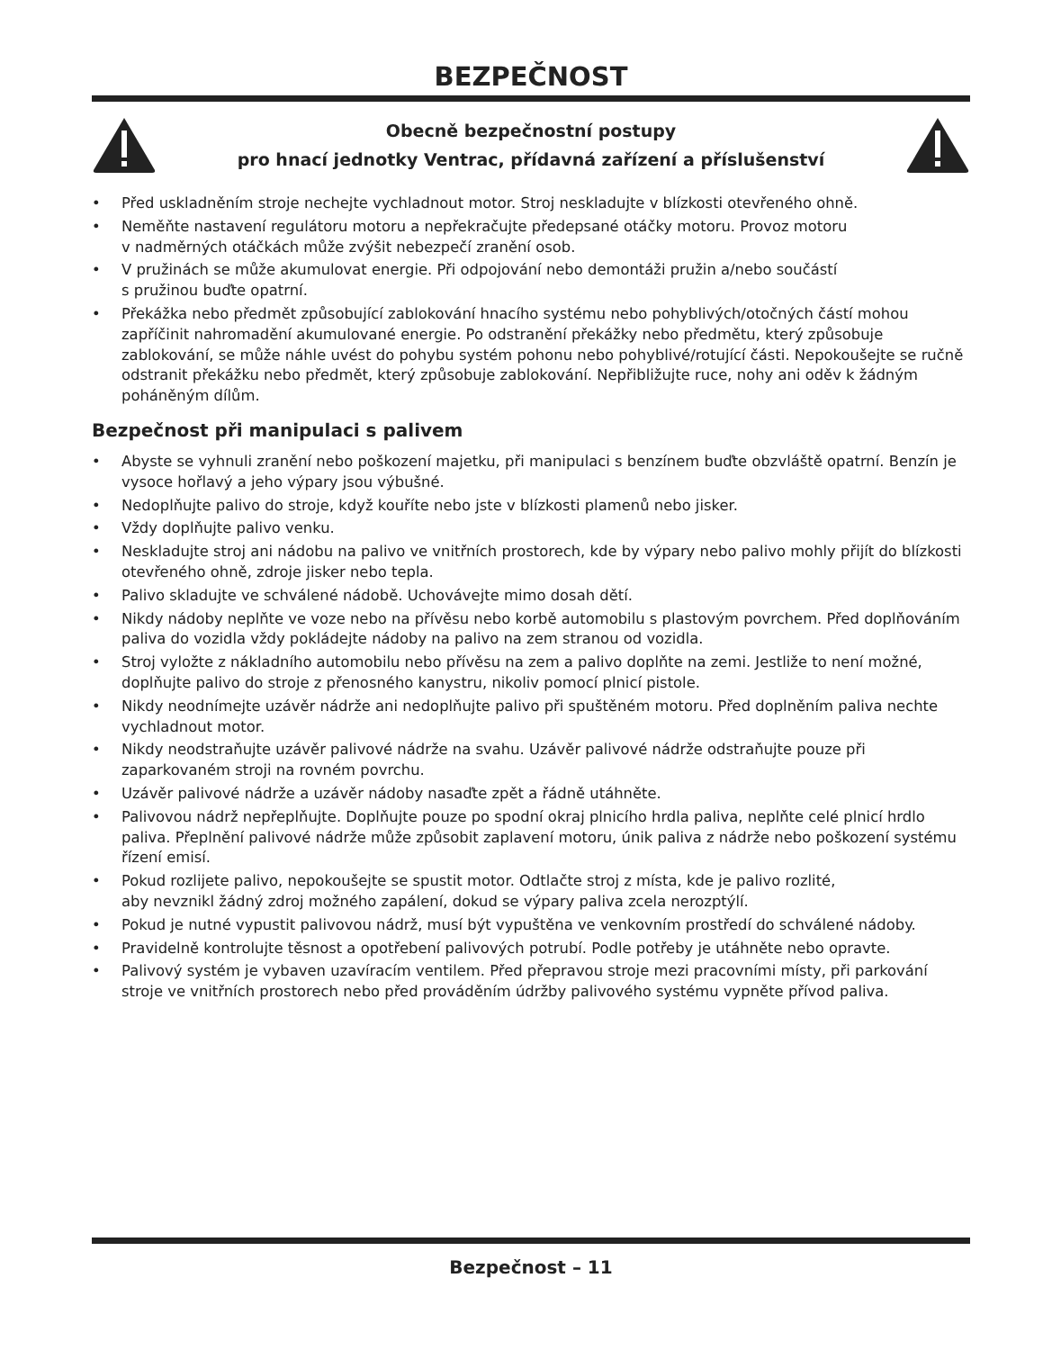BEZPEČNOST
Obecně bezpečnostní postupy
pro hnací jednotky Ventrac, přídavná zařízení a příslušenství
• Před uskladněním stroje nechejte vychladnout motor. Stroj neskladujte v blízkosti otevřeného ohně.
• Neměňte nastavení regulátoru motoru a nepřekračujte předepsané otáčky motoru. Provoz motoru
v nadměrných otáčkách může zvýšit nebezpečí zranění osob.
• V pružinách se může akumulovat energie. Při odpojování nebo demontáži pružin a/nebo součástí
s pružinou buďte opatrní.
• Překážka nebo předmět způsobující zablokování hnacího systému nebo pohyblivých/otočných částí mohou zapříčinit nahromadění akumulované energie. Po odstranění překážky nebo předmětu, který způsobuje zablokování, se může náhle uvést do pohybu systém pohonu nebo pohyblivé/rotující části. Nepokoušejte se ručně odstranit překážku nebo předmět, který způsobuje zablokování. Nepřibližujte ruce, nohy ani oděv k žádným poháněným dílům.
Bezpečnost při manipulaci s palivem
• Abyste se vyhnuli zranění nebo poškození majetku, při manipulaci s benzínem buďte obzvláště opatrní. Benzín je vysoce hořlavý a jeho výpary jsou výbušné.
• Nedoplňujte palivo do stroje, když kouříte nebo jste v blízkosti plamenů nebo jisker.
• Vždy doplňujte palivo venku.
• Neskladujte stroj ani nádobu na palivo ve vnitřních prostorech, kde by výpary nebo palivo mohly přijít do blízkosti otevřeného ohně, zdroje jisker nebo tepla.
• Palivo skladujte ve schválené nádobě. Uchovávejte mimo dosah dětí.
• Nikdy nádoby neplňte ve voze nebo na přívěsu nebo korbě automobilu s plastovým povrchem. Před doplňováním paliva do vozidla vždy pokládejte nádoby na palivo na zem stranou od vozidla.
• Stroj vyložte z nákladního automobilu nebo přívěsu na zem a palivo doplňte na zemi. Jestliže to není možné, doplňujte palivo do stroje z přenosného kanystru, nikoliv pomocí plnicí pistole.
• Nikdy neodnímejte uzávěr nádrže ani nedoplňujte palivo při spuštěném motoru. Před doplněním paliva nechte vychladnout motor.
• Nikdy neodstraňujte uzávěr palivové nádrže na svahu. Uzávěr palivové nádrže odstraňujte pouze při zaparkovaném stroji na rovném povrchu.
• Uzávěr palivové nádrže a uzávěr nádoby nasaďte zpět a řádně utáhněte.
• Palivovou nádrž nepřeplňujte. Doplňujte pouze po spodní okraj plnicího hrdla paliva, neplňte celé plnicí hrdlo paliva. Přeplnění palivové nádrže může způsobit zaplavení motoru, únik paliva z nádrže nebo poškození systému řízení emisí.
• Pokud rozlijete palivo, nepokoušejte se spustit motor. Odtlačte stroj z místa, kde je palivo rozlité,
aby nevznikl žádný zdroj možného zapálení, dokud se výpary paliva zcela nerozptýlí.
• Pokud je nutné vypustit palivovou nádrž, musí být vypuštěna ve venkovním prostředí do schválené nádoby.
• Pravidelně kontrolujte těsnost a opotřebení palivových potrubí. Podle potřeby je utáhněte nebo opravte.
• Palivový systém je vybaven uzavíracím ventilem. Před přepravou stroje mezi pracovními místy, při parkování stroje ve vnitřních prostorech nebo před prováděním údržby palivového systému vypněte přívod paliva.
Bezpečnost – 11